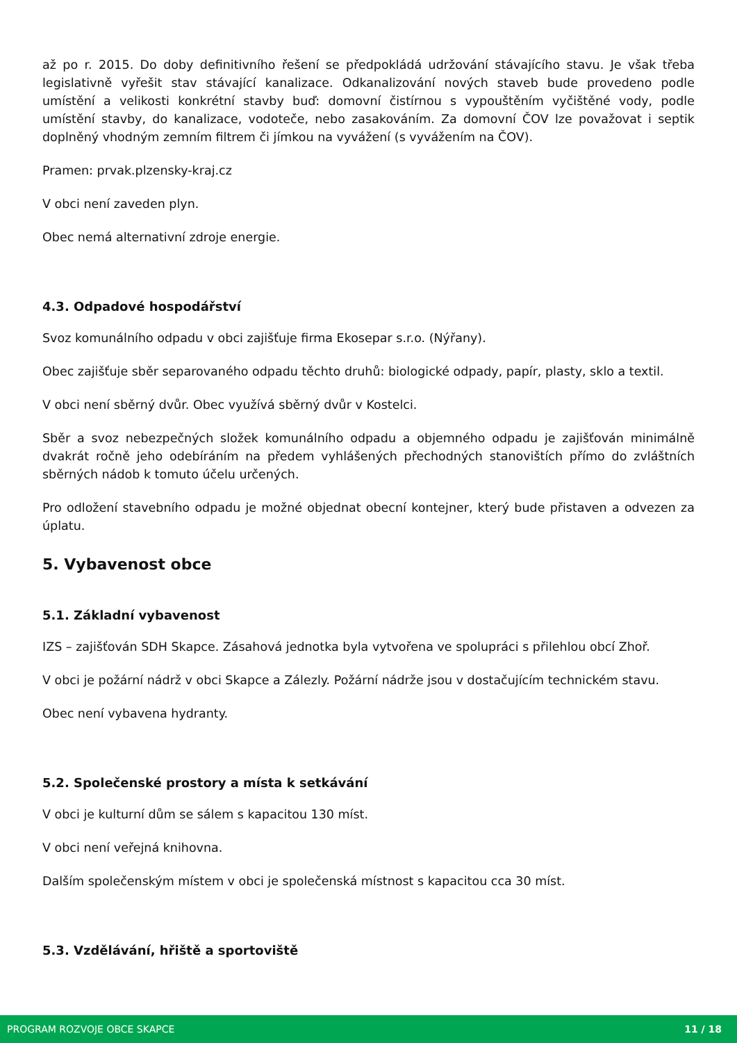až po r. 2015. Do doby definitivního řešení se předpokládá udržování stávajícího stavu. Je však třeba legislativně vyřešit stav stávající kanalizace. Odkanalizování nových staveb bude provedeno podle umístění a velikosti konkrétní stavby buď: domovní čistírnou s vypouštěním vyčištěné vody, podle umístění stavby, do kanalizace, vodoteče, nebo zasakováním. Za domovní ČOV lze považovat i septik doplněný vhodným zemním filtrem či jímkou na vyvážení (s vyvážením na ČOV).
Pramen: prvak.plzensky-kraj.cz
V obci není zaveden plyn.
Obec nemá alternativní zdroje energie.
4.3. Odpadové hospodářství
Svoz komunálního odpadu v obci zajišťuje firma Ekosepar s.r.o. (Nýřany).
Obec zajišťuje sběr separovaného odpadu těchto druhů: biologické odpady, papír, plasty, sklo a textil.
V obci není sběrný dvůr. Obec využívá sběrný dvůr v Kostelci.
Sběr a svoz nebezpečných složek komunálního odpadu a objemného odpadu je zajišťován minimálně dvakrát ročně jeho odebíráním na předem vyhlášených přechodných stanovištích přímo do zvláštních sběrných nádob k tomuto účelu určených.
Pro odložení stavebního odpadu je možné objednat obecní kontejner, který bude přistaven a odvezen za úplatu.
5. Vybavenost obce
5.1. Základní vybavenost
IZS – zajišťován SDH Skapce. Zásahová jednotka byla vytvořena ve spolupráci s přilehlou obcí Zhoř.
V obci je požární nádrž v obci Skapce a Zálezly. Požární nádrže jsou v dostačujícím technickém stavu.
Obec není vybavena hydranty.
5.2. Společenské prostory a místa k setkávání
V obci je kulturní dům se sálem s kapacitou 130 míst.
V obci není veřejná knihovna.
Dalším společenským místem v obci je společenská místnost s kapacitou cca 30 míst.
5.3. Vzdělávání, hřiště a sportoviště
PROGRAM ROZVOJE OBCE SKAPCE 11 / 18